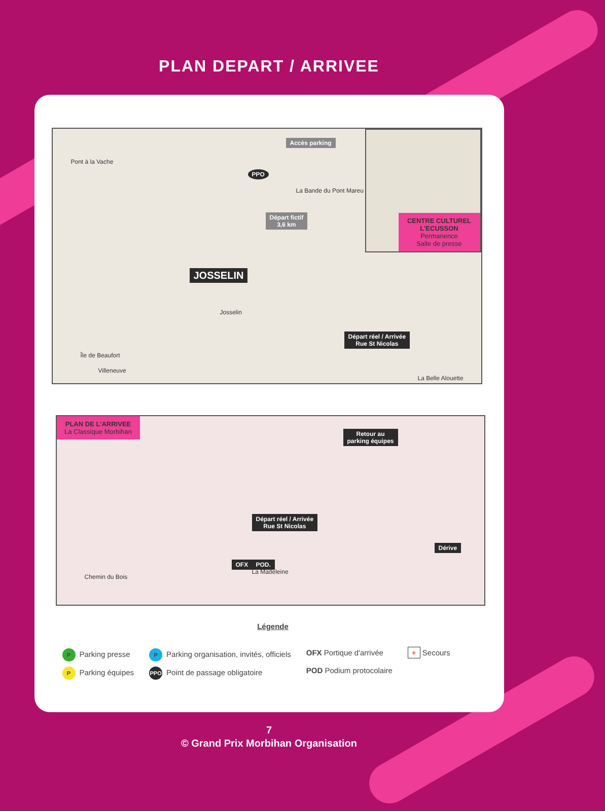PLAN DEPART / ARRIVEE
Pont à la Vache
Accès parking
PPO
La Bande du Pont Mareu
Départ fictif
3,6 km
JOSSELIN
Josselin
Île de Beaufort
Villeneuve
Départ réel / Arrivée
Rue St Nicolas
La Belle Alouette
CENTRE CULTUREL L'ECUSSON
Permanence
Salle de presse
PLAN DE L'ARRIVEE
La Classique Morbihan
Retour au
parking équipes
Départ réel / Arrivée
Rue St Nicolas
OFX POD.
La Madeleine
Dérive
Chemin du Bois
Légende
P Parking presse
P Parking équipes
P Parking organisation, invités, officiels
PPO Point de passage obligatoire
OFX Portique d'arrivée
POD Podium protocolaire
+ Secours
7
© Grand Prix Morbihan Organisation